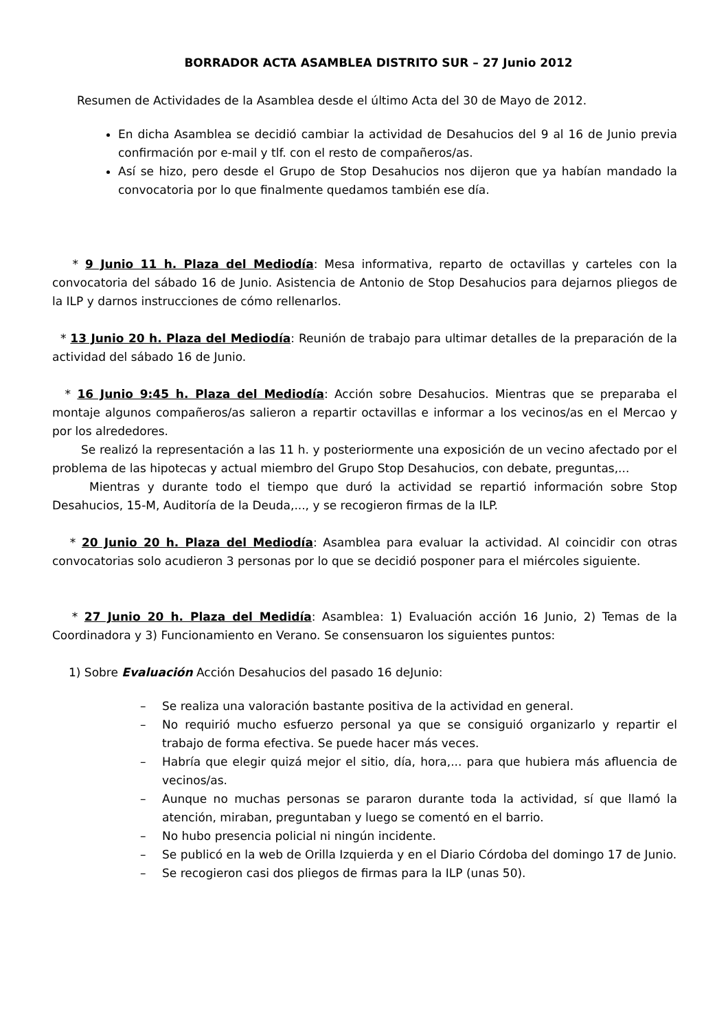BORRADOR ACTA ASAMBLEA DISTRITO SUR – 27 Junio 2012
Resumen de Actividades de la Asamblea desde el último Acta del 30 de Mayo de 2012.
En dicha Asamblea se decidió cambiar la actividad de Desahucios del 9 al 16 de Junio previa confirmación por e-mail y tlf. con el resto de compañeros/as.
Así se hizo, pero desde el Grupo de Stop Desahucios nos dijeron que ya habían mandado la convocatoria por lo que finalmente quedamos también ese día.
* 9 Junio 11 h. Plaza del Mediodía: Mesa informativa, reparto de octavillas y carteles con la convocatoria del sábado 16 de Junio. Asistencia de Antonio de Stop Desahucios para dejarnos pliegos de la ILP y darnos instrucciones de cómo rellenarlos.
* 13 Junio 20 h. Plaza del Mediodía: Reunión de trabajo para ultimar detalles de la preparación de la actividad del sábado 16 de Junio.
* 16 Junio 9:45 h. Plaza del Mediodía: Acción sobre Desahucios. Mientras que se preparaba el montaje algunos compañeros/as salieron a repartir octavillas e informar a los vecinos/as en el Mercao y por los alrededores.
Se realizó la representación a las 11 h. y posteriormente una exposición de un vecino afectado por el problema de las hipotecas y actual miembro del Grupo Stop Desahucios, con debate, preguntas,...
Mientras y durante todo el tiempo que duró la actividad se repartió información sobre Stop Desahucios, 15-M, Auditoría de la Deuda,..., y se recogieron firmas de la ILP.
* 20 Junio 20 h. Plaza del Mediodía: Asamblea para evaluar la actividad. Al coincidir con otras convocatorias solo acudieron 3 personas por lo que se decidió posponer para el miércoles siguiente.
* 27 Junio 20 h. Plaza del Medidía: Asamblea: 1) Evaluación acción 16 Junio, 2) Temas de la Coordinadora y 3) Funcionamiento en Verano. Se consensuaron los siguientes puntos:
1) Sobre Evaluación Acción Desahucios del pasado 16 deJunio:
– Se realiza una valoración bastante positiva de la actividad en general.
– No requirió mucho esfuerzo personal ya que se consiguió organizarlo y repartir el trabajo de forma efectiva. Se puede hacer más veces.
– Habría que elegir quizá mejor el sitio, día, hora,... para que hubiera más afluencia de vecinos/as.
– Aunque no muchas personas se pararon durante toda la actividad, sí que llamó la atención, miraban, preguntaban y luego se comentó en el barrio.
– No hubo presencia policial ni ningún incidente.
– Se publicó en la web de Orilla Izquierda y en el Diario Córdoba del domingo 17 de Junio.
– Se recogieron casi dos pliegos de firmas para la ILP (unas 50).